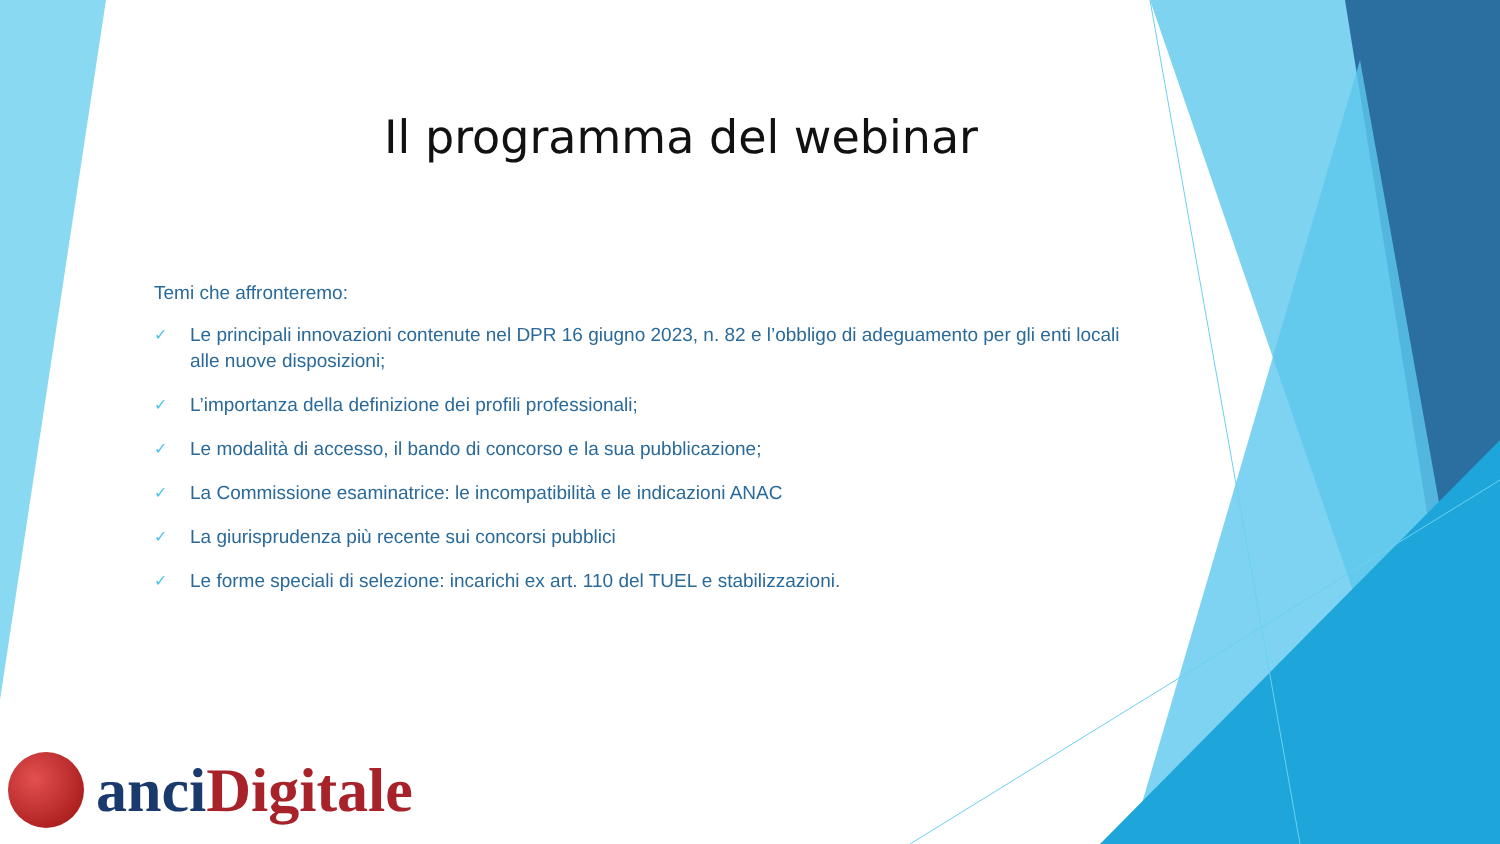Il programma del webinar
Temi che affronteremo:
✓ Le principali innovazioni contenute nel DPR 16 giugno 2023, n. 82 e l’obbligo di adeguamento per gli enti locali alle nuove disposizioni;
✓ L’importanza della definizione dei profili professionali;
✓ Le modalità di accesso, il bando di concorso e la sua pubblicazione;
✓ La Commissione esaminatrice: le incompatibilità e le indicazioni ANAC
✓ La giurisprudenza più recente sui concorsi pubblici
✓ Le forme speciali di selezione: incarichi ex art. 110 del TUEL e stabilizzazioni.
anci Digitale